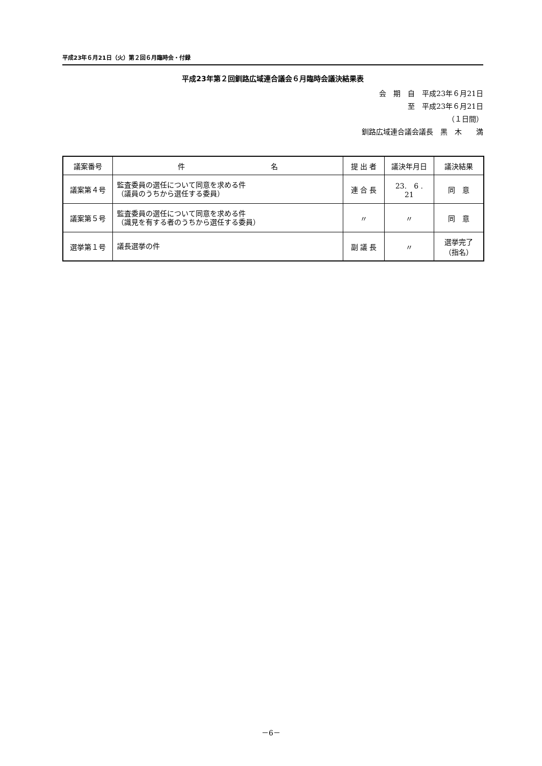平成23年６月21日（火）第２回６月臨時会・付録
平成23年第２回釧路広域連合議会６月臨時会議決結果表
会　期　自　平成23年６月21日
至　平成23年６月21日
（１日間）
釧路広域連合議会議長　黒　木　　満
| 議案番号 | 件 名 | 提 出 者 | 議決年月日 | 議決結果 |
| --- | --- | --- | --- | --- |
| 議案第４号 | 監査委員の選任について同意を求める件 （議員のうちから選任する委員） | 連 合 長 | 23. 6 . 21 | 同 意 |
| 議案第５号 | 監査委員の選任について同意を求める件 （識見を有する者のうちから選任する委員） | 〃 | 〃 | 同 意 |
| 選挙第１号 | 議長選挙の件 | 副 議 長 | 〃 | 選挙完了 （指名） |
－6－